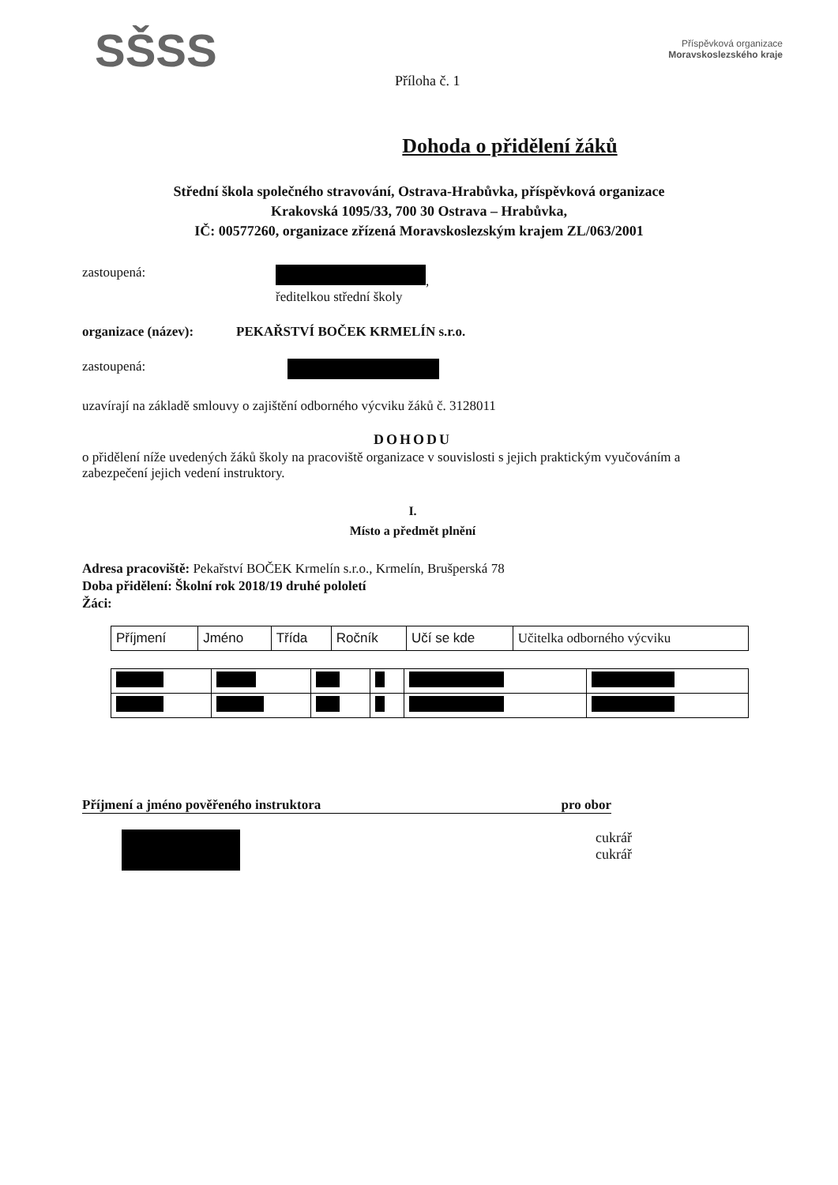SŠSS
Příspěvková organizace
Moravskoslezského kraje
Příloha č. 1
Dohoda o přidělení žáků
Střední škola společného stravování, Ostrava-Hrabůvka, příspěvková organizace
Krakovská 1095/33, 700 30 Ostrava – Hrabůvka,
IČ: 00577260, organizace zřízená Moravskoslezským krajem ZL/063/2001
zastoupená: ,
ředitelkou střední školy
organizace (název): PEKAŘSTVÍ BOČEK KRMELÍN s.r.o.
zastoupená:
uzavírají na základě smlouvy o zajištění odborného výcviku žáků č. 3128011
DOHODU
o přidělení níže uvedených žáků školy na pracoviště organizace v souvislosti s jejich praktickým vyučováním a zabezpečení jejich vedení instruktory.
I.
Místo a předmět plnění
Adresa pracoviště: Pekařství BOČEK Krmelín s.r.o., Krmelín, Brušperská 78
Doba přidělení: Školní rok 2018/19 druhé pololetí
Žáci:
| Příjmení | Jméno | Třída | Ročník | Učí se kde | Učitelka odborného výcviku |
Příjmení a jméno pověřeného instruktora pro obor
cukrář
cukrář